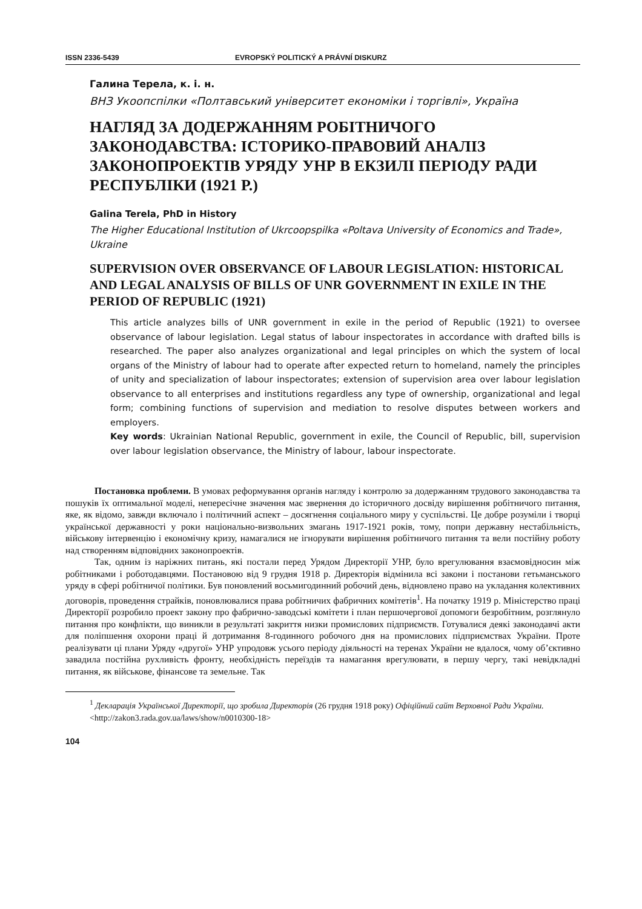ISSN 2336-5439 EVROPSKÝ POLITICKÝ A PRÁVNÍ DISKURZ
Галина Терела, к. і. н.
ВНЗ Укоопспілки «Полтавський університет економіки і торгівлі», Україна
НАГЛЯД ЗА ДОДЕРЖАННЯМ РОБІТНИЧОГО ЗАКОНОДАВСТВА: ІСТОРИКО-ПРАВОВИЙ АНАЛІЗ ЗАКОНОПРОЕКТІВ УРЯДУ УНР В ЕКЗИЛІ ПЕРІОДУ РАДИ РЕСПУБЛІКИ (1921 Р.)
Galina Terela, PhD in History
The Higher Educational Institution of Ukrcoopspilka «Poltava University of Economics and Trade», Ukraine
SUPERVISION OVER OBSERVANCE OF LABOUR LEGISLATION: HISTORICAL AND LEGAL ANALYSIS OF BILLS OF UNR GOVERNMENT IN EXILE IN THE PERIOD OF REPUBLIC (1921)
This article analyzes bills of UNR government in exile in the period of Republic (1921) to oversee observance of labour legislation. Legal status of labour inspectorates in accordance with drafted bills is researched. The paper also analyzes organizational and legal principles on which the system of local organs of the Ministry of labour had to operate after expected return to homeland, namely the principles of unity and specialization of labour inspectorates; extension of supervision area over labour legislation observance to all enterprises and institutions regardless any type of ownership, organizational and legal form; combining functions of supervision and mediation to resolve disputes between workers and employers.
Key words: Ukrainian National Republic, government in exile, the Council of Republic, bill, supervision over labour legislation observance, the Ministry of labour, labour inspectorate.
Постановка проблеми. В умовах реформування органів нагляду і контролю за додержанням трудового законодавства та пошуків їх оптимальної моделі, непересічне значення має звернення до історичного досвіду вирішення робітничого питання, яке, як відомо, завжди включало і політичний аспект – досягнення соціального миру у суспільстві. Це добре розуміли і творці української державності у роки національно-визвольних змагань 1917-1921 років, тому, попри державну нестабільність, військову інтервенцію і економічну кризу, намагалися не ігнорувати вирішення робітничого питання та вели постійну роботу над створенням відповідних законопроектів.
Так, одним із наріжних питань, які постали перед Урядом Директорії УНР, було врегулювання взаємовідносин між робітниками і роботодавцями. Постановою від 9 грудня 1918 р. Директорія відмінила всі закони і постанови гетьманського уряду в сфері робітничої політики. Був поновлений восьмигодинний робочий день, відновлено право на укладання колективних договорів, проведення страйків, поновлювалися права робітничих фабричних комітетів<sup>1</sup>. На початку 1919 р. Міністерство праці Директорії розробило проект закону про фабрично-заводські комітети і план першочергової допомоги безробітним, розглянуло питання про конфлікти, що виникли в результаті закриття низки промислових підприємств. Готувалися деякі законодавчі акти для поліпшення охорони праці й дотримання 8-годинного робочого дня на промислових підприємствах України. Проте реалізувати ці плани Уряду «другої» УНР упродовж усього періоду діяльності на теренах України не вдалося, чому об’єктивно завадила постійна рухливість фронту, необхідність переїздів та намагання врегулювати, в першу чергу, такі невідкладні питання, як військове, фінансове та земельне. Так
<sup>1</sup> Декларація Української Директорії, що зробила Директорія (26 грудня 1918 року) Офіційний сайт Верховної Ради України. <http://zakon3.rada.gov.ua/laws/show/n0010300-18>
104